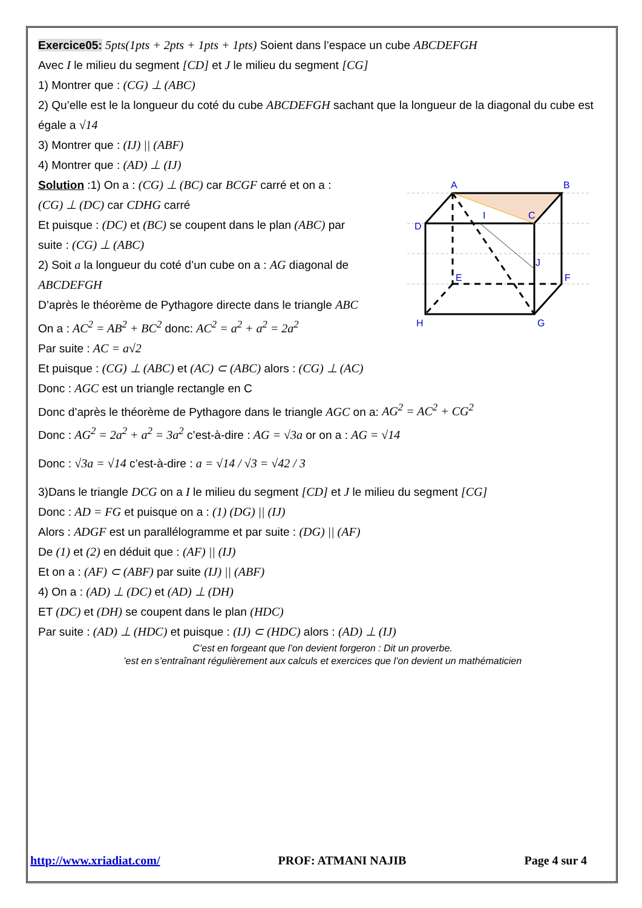Exercice05: 5pts(1pts + 2pts + 1pts + 1pts) Soient dans l’espace un cube ABCDEFGH
Avec I le milieu du segment [CD] et J le milieu du segment [CG]
1) Montrer que : (CG) ⊥ (ABC)
2) Qu’elle est le la longueur du coté du cube ABCDEFGH sachant que la longueur de la diagonal du cube est égale a √14
3) Montrer que : (IJ) || (ABF)
4) Montrer que : (AD) ⊥ (IJ)
A
B
C
D
E
F
G
H
I
J
Solution :1) On a : (CG) ⊥ (BC) car BCGF carré et on a :
(CG) ⊥ (DC) car CDHG carré
Et puisque : (DC) et (BC) se coupent dans le plan (ABC) par
suite : (CG) ⊥ (ABC)
2) Soit a la longueur du coté d’un cube on a : AG diagonal de ABCDEFGH
D’après le théorème de Pythagore directe dans le triangle ABC
On a : AC<sup>2</sup> = AB<sup>2</sup> + BC<sup>2</sup> donc: AC<sup>2</sup> = a<sup>2</sup> + a<sup>2</sup> = 2a<sup>2</sup>
Par suite : AC = a√2
Et puisque : (CG) ⊥ (ABC) et (AC) ⊂ (ABC) alors : (CG) ⊥ (AC)
Donc : AGC est un triangle rectangle en C
Donc d’après le théorème de Pythagore dans le triangle AGC on a: AG<sup>2</sup> = AC<sup>2</sup> + CG<sup>2</sup>
Donc : AG<sup>2</sup> = 2a<sup>2</sup> + a<sup>2</sup> = 3a<sup>2</sup> c’est-à-dire : AG = √3a or on a : AG = √14
Donc : √3a = √14 c’est-à-dire : a = √14 / √3 = √42 / 3
3)Dans le triangle DCG on a I le milieu du segment [CD] et J le milieu du segment [CG]
Donc : AD = FG et puisque on a : (1) (DG) || (IJ)
Alors : ADGF est un parallélogramme et par suite : (DG) || (AF)
De (1) et (2) en déduit que : (AF) || (IJ)
Et on a : (AF) ⊂ (ABF) par suite (IJ) || (ABF)
4) On a : (AD) ⊥ (DC) et (AD) ⊥ (DH)
ET (DC) et (DH) se coupent dans le plan (HDC)
Par suite : (AD) ⊥ (HDC) et puisque : (IJ) ⊂ (HDC) alors : (AD) ⊥ (IJ)
C’est en forgeant que l’on devient forgeron : Dit un proverbe.
’est en s’entraînant régulièrement aux calculs et exercices que l’on devient un mathématicien
http://www.xriadiat.com/ PROF: ATMANI NAJIB Page 4 sur 4